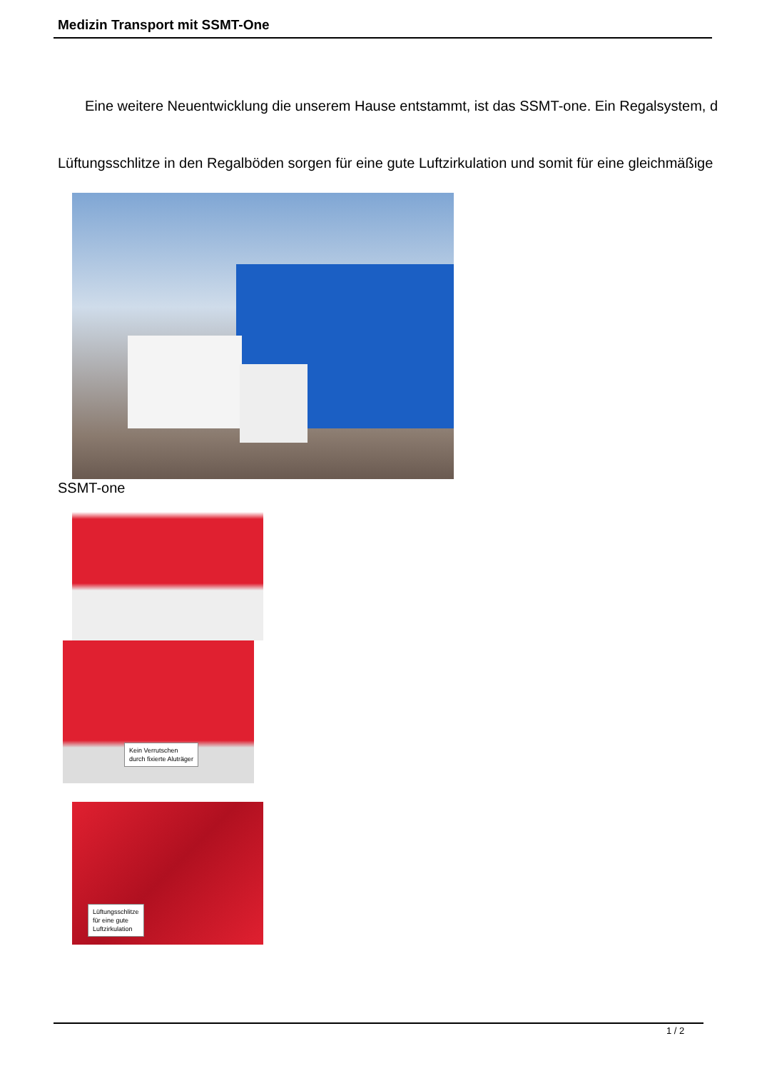Medizin Transport mit SSMT-One
Eine weitere Neuentwicklung die unserem Hause entstammt, ist das SSMT-one. Ein Regalsystem, d
Lüftungsschlitze in den Regalböden sorgen für eine gute Luftzirkulation und somit für eine gleichmäßige
SSMT-one
Kein Verrutschen
durch fixierte Aluträger
Lüftungsschlitze
für eine gute
Luftzirkulation
1 / 2